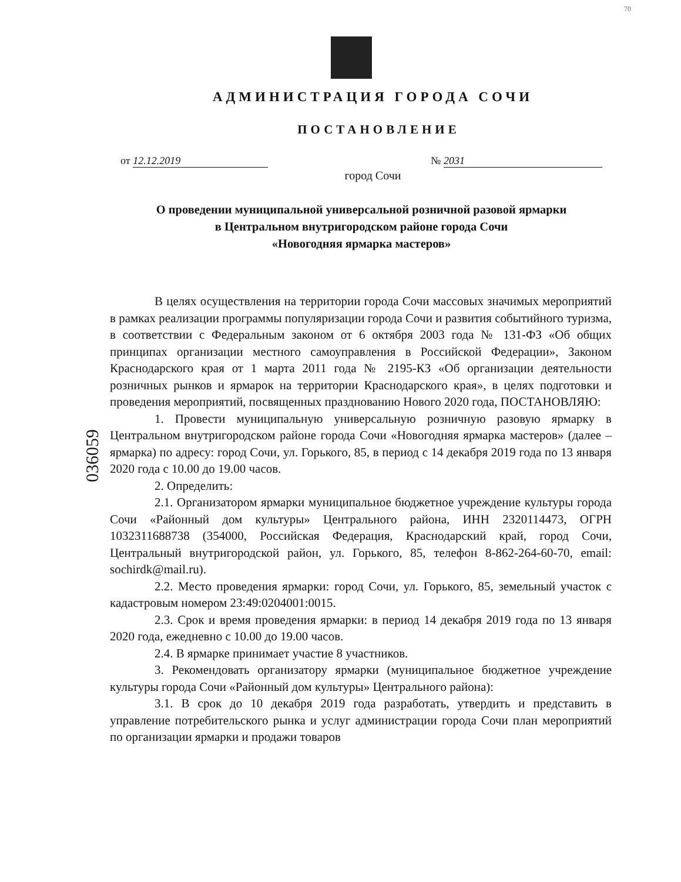70
АДМИНИСТРАЦИЯ ГОРОДА СОЧИ
ПОСТАНОВЛЕНИЕ
от 12.12.2019 № 2031
город Сочи
О проведении муниципальной универсальной розничной разовой ярмарки
в Центральном внутригородском районе города Сочи
«Новогодняя ярмарка мастеров»
036059
В целях осуществления на территории города Сочи массовых значимых мероприятий в рамках реализации программы популяризации города Сочи и развития событийного туризма, в соответствии с Федеральным законом от 6 октября 2003 года № 131-ФЗ «Об общих принципах организации местного самоуправления в Российской Федерации», Законом Краснодарского края от 1 марта 2011 года № 2195-КЗ «Об организации деятельности розничных рынков и ярмарок на территории Краснодарского края», в целях подготовки и проведения мероприятий, посвященных празднованию Нового 2020 года, ПОСТАНОВЛЯЮ:
1. Провести муниципальную универсальную розничную разовую ярмарку в Центральном внутригородском районе города Сочи «Новогодняя ярмарка мастеров» (далее – ярмарка) по адресу: город Сочи, ул. Горького, 85, в период с 14 декабря 2019 года по 13 января 2020 года с 10.00 до 19.00 часов.
2. Определить:
2.1. Организатором ярмарки муниципальное бюджетное учреждение культуры города Сочи «Районный дом культуры» Центрального района, ИНН 2320114473, ОГРН 1032311688738 (354000, Российская Федерация, Краснодарский край, город Сочи, Центральный внутригородской район, ул. Горького, 85, телефон 8-862-264-60-70, email: sochirdk@mail.ru).
2.2. Место проведения ярмарки: город Сочи, ул. Горького, 85, земельный участок с кадастровым номером 23:49:0204001:0015.
2.3. Срок и время проведения ярмарки: в период 14 декабря 2019 года по 13 января 2020 года, ежедневно с 10.00 до 19.00 часов.
2.4. В ярмарке принимает участие 8 участников.
3. Рекомендовать организатору ярмарки (муниципальное бюджетное учреждение культуры города Сочи «Районный дом культуры» Центрального района):
3.1. В срок до 10 декабря 2019 года разработать, утвердить и представить в управление потребительского рынка и услуг администрации города Сочи план мероприятий по организации ярмарки и продажи товаров